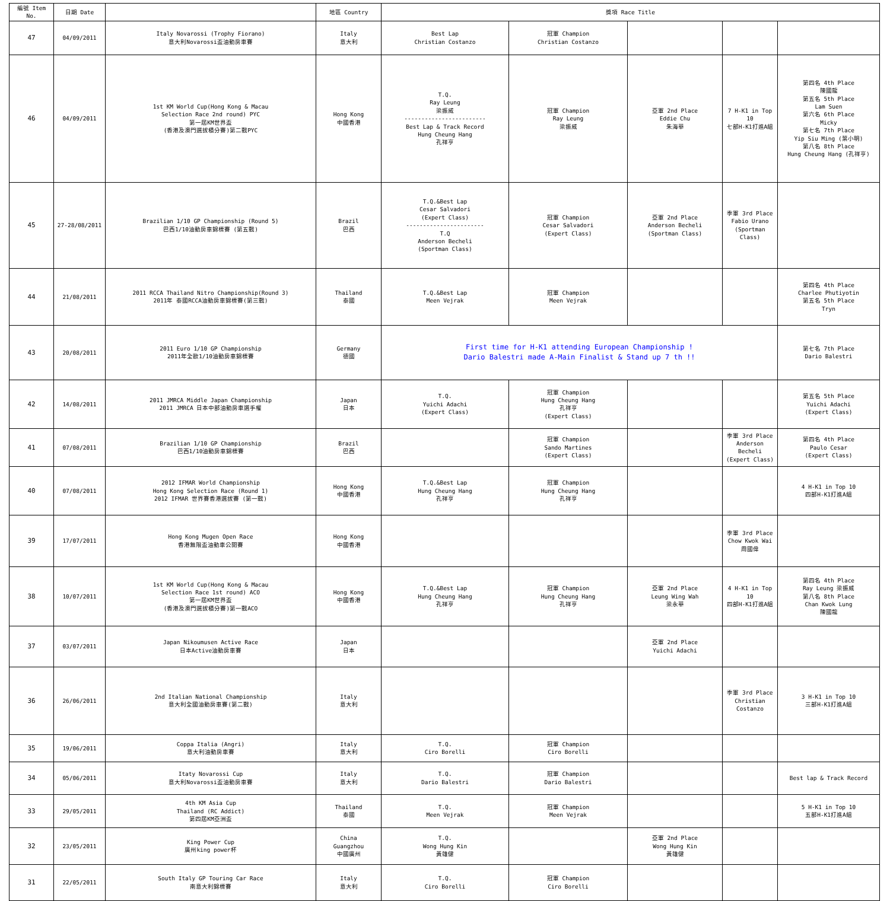| 編號 Item No. | 日期 Date | | 地區 Country | 獎項 Race Title | | | | |
| --- | --- | --- | --- | --- | --- | --- | --- | --- |
| 47 | 04/09/2011 | Italy Novarossi (Trophy Fiorano) 意大利Novarossi盃油動房車賽 | Italy 意大利 | Best Lap Christian Costanzo | 冠軍 Champion Christian Costanzo | | | |
| 46 | 04/09/2011 | 1st KM World Cup(Hong Kong & Macau Selection Race 2nd round) PYC 第一屆KM世界盃 (香港及澳門選拔積分賽)第二戰PYC | Hong Kong 中國香港 | T.Q. Ray Leung 梁振威 ------------------------ Best Lap & Track Record Hung Cheung Hang 孔祥亨 | 冠軍 Champion Ray Leung 梁振威 | 亞軍 2nd Place Eddie Chu 朱海華 | 7 H-K1 in Top 10 七部H-K1打進A組 | 第四名 4th Place 陳國龍 第五名 5th Place Lam Suen 第六名 6th Place Micky 第七名 7th Place Yip Siu Ming (葉小明) 第八名 8th Place Hung Cheung Hang (孔祥亨) |
| 45 | 27-28/08/2011 | Brazilian 1/10 GP Championship (Round 5) 巴西1/10油動房車錦標賽 (第五戰) | Brazil 巴西 | T.Q.&Best Lap Cesar Salvadori (Expert Class) ----------------------- T.Q Anderson Becheli (Sportman Class) | 冠軍 Champion Cesar Salvadori (Expert Class) | 亞軍 2nd Place Anderson Becheli (Sportman Class) | 季軍 3rd Place Fabio Urano (Sportman Class) | |
| 44 | 21/08/2011 | 2011 RCCA Thailand Nitro Championship(Round 3) 2011年 泰國RCCA油動房車錦標賽(第三戰) | Thailand 泰國 | T.Q.&Best Lap Meen Vejrak | 冠軍 Champion Meen Vejrak | | | 第四名 4th Place Charlee Phutiyotin 第五名 5th Place Tryn |
| 43 | 20/08/2011 | 2011 Euro 1/10 GP Championship 2011年全歐1/10油動房車錦標賽 | Germany 德國 | First time for H-K1 attending European Championship ! Dario Balestri made A-Main Finalist & Stand up 7 th !! | | | | 第七名 7th Place Dario Balestri |
| 42 | 14/08/2011 | 2011 JMRCA Middle Japan Championship 2011 JMRCA 日本中部油動房車選手權 | Japan 日本 | T.Q. Yuichi Adachi (Expert Class) | 冠軍 Champion Hung Cheung Hang 孔祥亨 (Expert Class) | | | 第五名 5th Place Yuichi Adachi (Expert Class) |
| 41 | 07/08/2011 | Brazilian 1/10 GP Championship 巴西1/10油動房車錦標賽 | Brazil 巴西 | | 冠軍 Champion Sando Martines (Expert Class) | | 季軍 3rd Place Anderson Becheli (Expert Class) | 第四名 4th Place Paulo Cesar (Expert Class) |
| 40 | 07/08/2011 | 2012 IFMAR World Championship Hong Kong Selection Race (Round 1) 2012 IFMAR 世界賽香港選拔賽 (第一戰) | Hong Kong 中國香港 | T.Q.&Best Lap Hung Cheung Hang 孔祥亨 | 冠軍 Champion Hung Cheung Hang 孔祥亨 | | | 4 H-K1 in Top 10 四部H-K1打進A組 |
| 39 | 17/07/2011 | Hong Kong Mugen Open Race 香港無限盃油動車公開賽 | Hong Kong 中國香港 | | | | 季軍 3rd Place Chow Kwok Wai 周國偉 | |
| 38 | 10/07/2011 | 1st KM World Cup(Hong Kong & Macau Selection Race 1st round) ACO 第一屆KM世界盃 (香港及澳門選拔積分賽)第一戰ACO | Hong Kong 中國香港 | T.Q.&Best Lap Hung Cheung Hang 孔祥亨 | 冠軍 Champion Hung Cheung Hang 孔祥亨 | 亞軍 2nd Place Leung Wing Wah 梁永華 | 4 H-K1 in Top 10 四部H-K1打進A組 | 第四名 4th Place Ray Leung 梁振威 第八名 8th Place Chan Kwok Lung 陳國龍 |
| 37 | 03/07/2011 | Japan Nikoumusen Active Race 日本Active油動房車賽 | Japan 日本 | | | 亞軍 2nd Place Yuichi Adachi | | |
| 36 | 26/06/2011 | 2nd Italian National Championship 意大利全國油動房車賽(第二戰) | Italy 意大利 | | | | 季軍 3rd Place Christian Costanzo | 3 H-K1 in Top 10 三部H-K1打進A組 |
| 35 | 19/06/2011 | Coppa Italia (Angri) 意大利油動房車賽 | Italy 意大利 | T.Q. Ciro Borelli | 冠軍 Champion Ciro Borelli | | | |
| 34 | 05/06/2011 | Itaty Novarossi Cup 意大利Novarossi盃油動房車賽 | Italy 意大利 | T.Q. Dario Balestri | 冠軍 Champion Dario Balestri | | | Best lap & Track Record |
| 33 | 29/05/2011 | 4th KM Asia Cup Thailand (RC Addict) 第四屆KM亞洲盃 | Thailand 泰國 | T.Q. Meen Vejrak | 冠軍 Champion Meen Vejrak | | | 5 H-K1 in Top 10 五部H-K1打進A組 |
| 32 | 23/05/2011 | King Power Cup 廣州king power杯 | China Guangzhou 中國廣州 | T.Q. Wong Hung Kin 黃雄健 | | 亞軍 2nd Place Wong Hung Kin 黃雄健 | | |
| 31 | 22/05/2011 | South Italy GP Touring Car Race 南意大利錦標賽 | Italy 意大利 | T.Q. Ciro Borelli | 冠軍 Champion Ciro Borelli | | | |